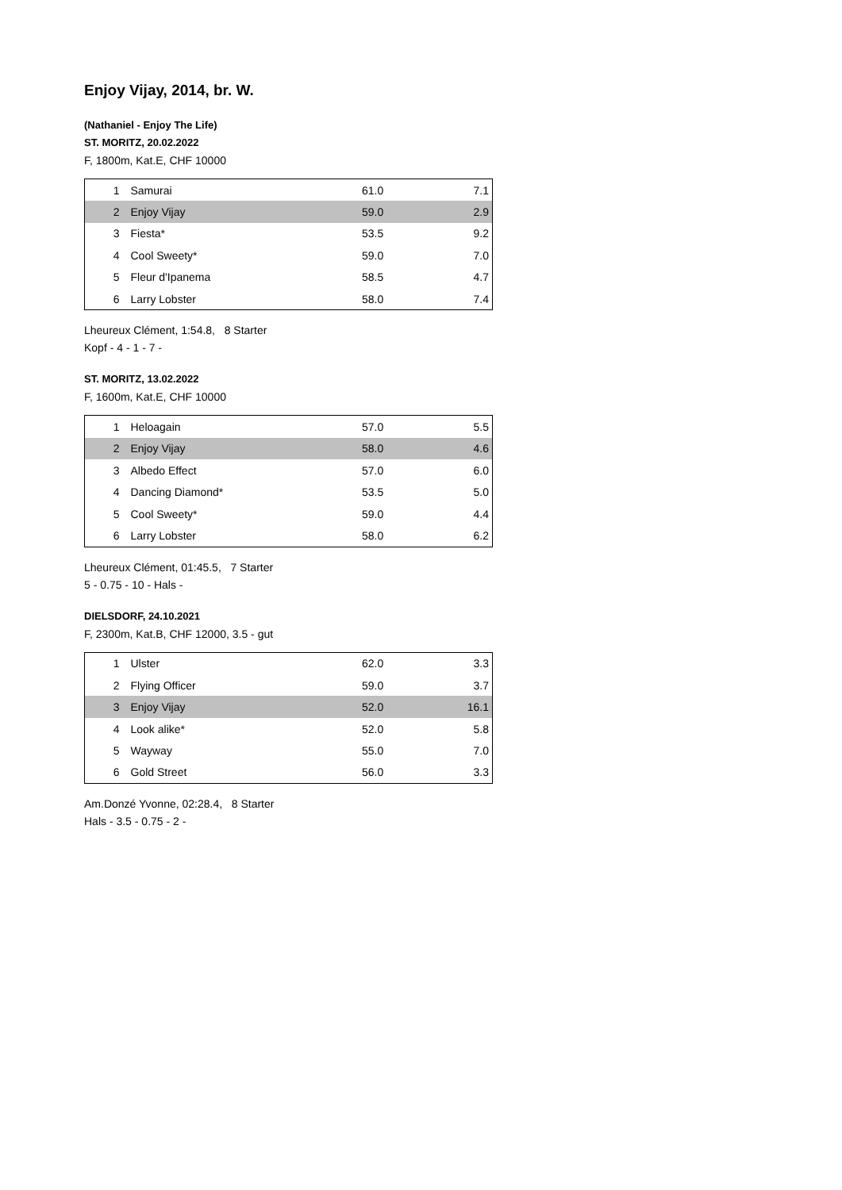Enjoy Vijay, 2014, br. W.
(Nathaniel - Enjoy The Life)
ST. MORITZ, 20.02.2022
F, 1800m, Kat.E, CHF 10000
| 1 | Samurai | 61.0 | 7.1 |
| 2 | Enjoy Vijay | 59.0 | 2.9 |
| 3 | Fiesta* | 53.5 | 9.2 |
| 4 | Cool Sweety* | 59.0 | 7.0 |
| 5 | Fleur d'Ipanema | 58.5 | 4.7 |
| 6 | Larry Lobster | 58.0 | 7.4 |
Lheureux Clément, 1:54.8, 8 Starter
Kopf - 4 - 1 - 7 -
ST. MORITZ, 13.02.2022
F, 1600m, Kat.E, CHF 10000
| 1 | Heloagain | 57.0 | 5.5 |
| 2 | Enjoy Vijay | 58.0 | 4.6 |
| 3 | Albedo Effect | 57.0 | 6.0 |
| 4 | Dancing Diamond* | 53.5 | 5.0 |
| 5 | Cool Sweety* | 59.0 | 4.4 |
| 6 | Larry Lobster | 58.0 | 6.2 |
Lheureux Clément, 01:45.5, 7 Starter
5 - 0.75 - 10 - Hals -
DIELSDORF, 24.10.2021
F, 2300m, Kat.B, CHF 12000, 3.5 - gut
| 1 | Ulster | 62.0 | 3.3 |
| 2 | Flying Officer | 59.0 | 3.7 |
| 3 | Enjoy Vijay | 52.0 | 16.1 |
| 4 | Look alike* | 52.0 | 5.8 |
| 5 | Wayway | 55.0 | 7.0 |
| 6 | Gold Street | 56.0 | 3.3 |
Am.Donzé Yvonne, 02:28.4, 8 Starter
Hals - 3.5 - 0.75 - 2 -